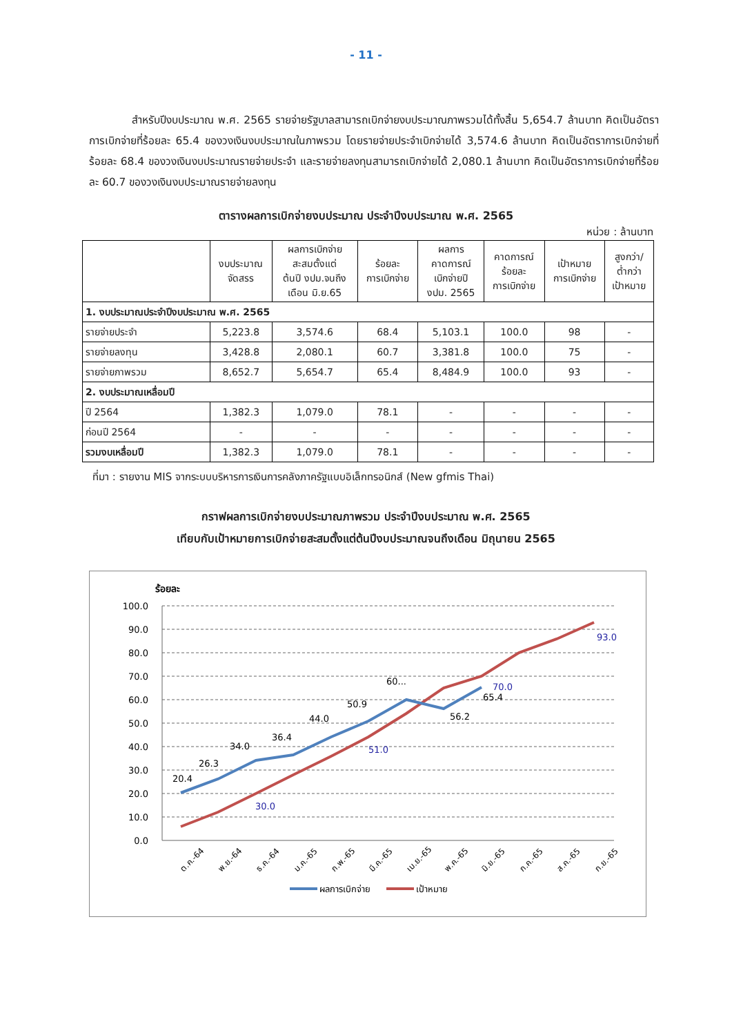- 11 -
สำหรับปีงบประมาณ พ.ศ. 2565 รายจ่ายรัฐบาลสามารถเบิกจ่ายงบประมาณภาพรวมได้ทั้งสิ้น 5,654.7 ล้านบาท คิดเป็นอัตราการเบิกจ่ายที่ร้อยละ 65.4 ของวงเงินงบประมาณในภาพรวม โดยรายจ่ายประจำเบิกจ่ายได้ 3,574.6 ล้านบาท คิดเป็นอัตราการเบิกจ่ายที่ร้อยละ 68.4 ของวงเงินงบประมาณรายจ่ายประจำ และรายจ่ายลงทุนสามารถเบิกจ่ายได้ 2,080.1 ล้านบาท คิดเป็นอัตราการเบิกจ่ายที่ร้อยละ 60.7 ของวงเงินงบประมาณรายจ่ายลงทุน
ตารางผลการเบิกจ่ายงบประมาณ ประจำปีงบประมาณ พ.ศ. 2565
หน่วย : ล้านบาท
| | งบประมาณ จัดสรร | ผลการเบิกจ่าย สะสมตั้งแต่ ต้นปี งปม.จนถึง เดือน มิ.ย.65 | ร้อยละ การเบิกจ่าย | ผลการ คาดการณ์ เบิกจ่ายปี งปม. 2565 | คาดการณ์ ร้อยละ การเบิกจ่าย | เป้าหมาย การเบิกจ่าย | สูงกว่า/ ต่ำกว่า เป้าหมาย |
| --- | --- | --- | --- | --- | --- | --- | --- |
| 1. งบประมาณประจำปีงบประมาณ พ.ศ. 2565 | | | | | | | |
| รายจ่ายประจำ | 5,223.8 | 3,574.6 | 68.4 | 5,103.1 | 100.0 | 98 | - |
| รายจ่ายลงทุน | 3,428.8 | 2,080.1 | 60.7 | 3,381.8 | 100.0 | 75 | - |
| รายจ่ายภาพรวม | 8,652.7 | 5,654.7 | 65.4 | 8,484.9 | 100.0 | 93 | - |
| 2. งบประมาณเหลื่อมปี | | | | | | | |
| ปี 2564 | 1,382.3 | 1,079.0 | 78.1 | - | - | - | - |
| ก่อนปี 2564 | - | - | - | - | - | - | - |
| รวมงบเหลื่อมปี | 1,382.3 | 1,079.0 | 78.1 | - | - | - | - |
ที่มา : รายงาน MIS จากระบบบริหารการเงินการคลังภาครัฐแบบอิเล็กทรอนิกส์ (New gfmis Thai)
กราฟผลการเบิกจ่ายงบประมาณภาพรวม ประจำปีงบประมาณ พ.ศ. 2565
เทียบกับเป้าหมายการเบิกจ่ายสะสมตั้งแต่ต้นปีงบประมาณจนถึงเดือน มิถุนายน 2565
ร้อยละ
100.0
90.0
80.0
70.0
60.0
50.0
40.0
30.0
20.0
10.0
0.0
20.4
26.3
34.0
36.4
44.0
50.9
60...
56.2
65.4
30.0
51.0
70.0
93.0
ต.ค.-64
พ.ย.-64
ธ.ค.-64
ม.ค.-65
ก.พ.-65
มี.ค.-65
เม.ย.-65
พ.ค.-65
มิ.ย.-65
ก.ค.-65
ส.ค.-65
ก.ย.-65
ผลการเบิกจ่าย
เป้าหมาย